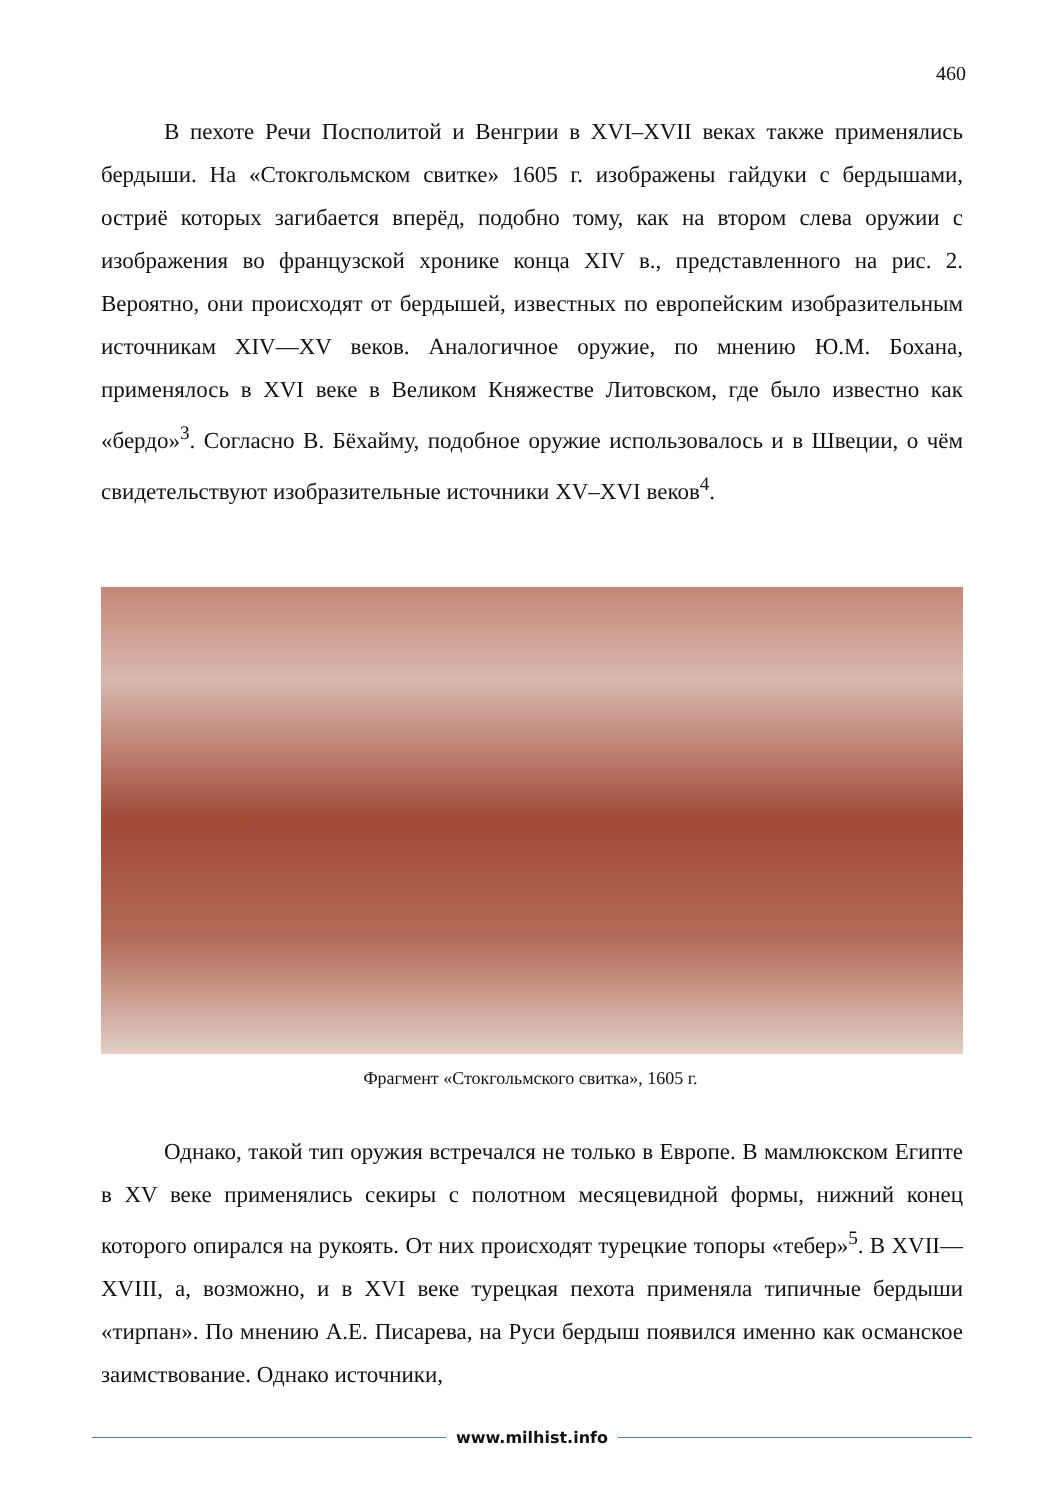460
В пехоте Речи Посполитой и Венгрии в XVI–XVII веках также применялись бердыши. На «Стокгольмском свитке» 1605 г. изображены гайдуки с бердышами, остриё которых загибается вперёд, подобно тому, как на втором слева оружии с изображения во французской хронике конца XIV в., представленного на рис. 2. Вероятно, они происходят от бердышей, известных по европейским изобразительным источникам XIV—XV веков. Аналогичное оружие, по мнению Ю.М. Бохана, применялось в XVI веке в Великом Княжестве Литовском, где было известно как «бердо»<sup>3</sup>. Согласно В. Бёхайму, подобное оружие использовалось и в Швеции, о чём свидетельствуют изобразительные источники XV–XVI веков<sup>4</sup>.
Фрагмент «Стокгольмского свитка», 1605 г.
Однако, такой тип оружия встречался не только в Европе. В мамлюкском Египте в XV веке применялись секиры с полотном месяцевидной формы, нижний конец которого опирался на рукоять. От них происходят турецкие топоры «тебер»<sup>5</sup>. В XVII—XVIII, а, возможно, и в XVI веке турецкая пехота применяла типичные бердыши «тирпан». По мнению А.Е. Писарева, на Руси бердыш появился именно как османское заимствование. Однако источники,
www.milhist.info